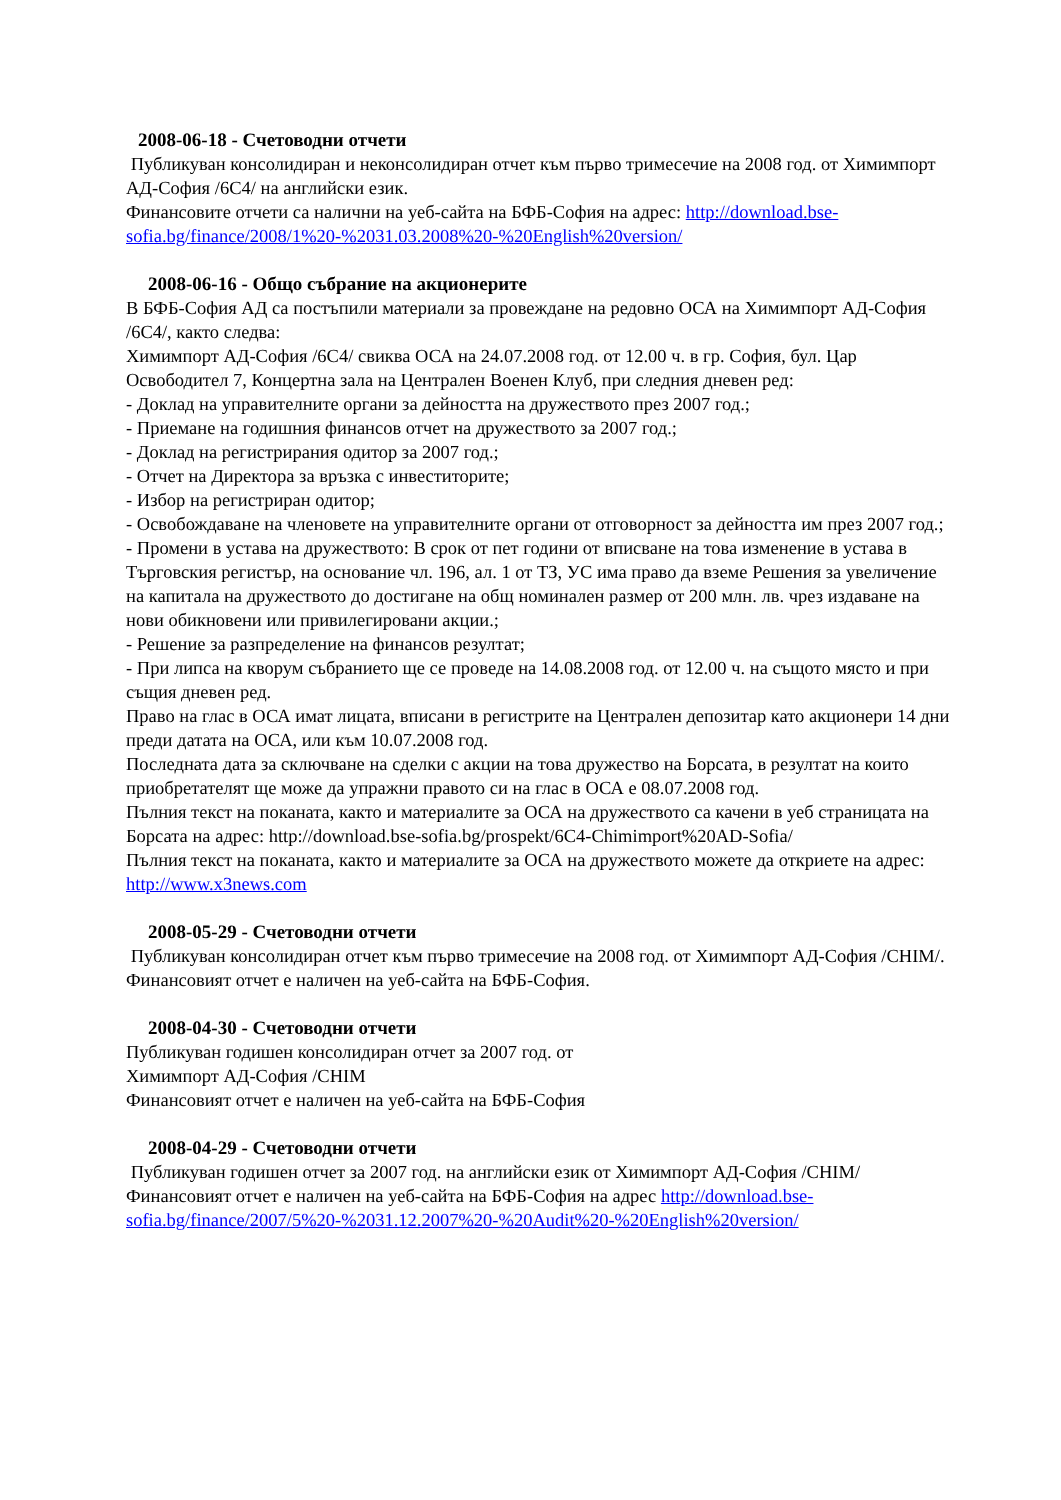2008-06-18 - Счетоводни отчети
Публикуван консолидиран и неконсолидиран отчет към първо тримесечие на 2008 год. от Химимпорт АД-София /6С4/ на английски език.
Финансовите отчети са налични на уеб-сайта на БФБ-София на адрес: http://download.bse-sofia.bg/finance/2008/1%20-%2031.03.2008%20-%20English%20version/
2008-06-16 - Общо събрание на акционерите
В БФБ-София АД са постъпили материали за провеждане на редовно ОСА на Химимпорт АД-София /6С4/, както следва:
Химимпорт АД-София /6С4/ свиква ОСА на 24.07.2008 год. от 12.00 ч. в гр. София, бул. Цар Освободител 7, Концертна зала на Централен Военен Клуб, при следния дневен ред:
- Доклад на управителните органи за дейността на дружеството през 2007 год.;
- Приемане на годишния финансов отчет на дружеството за 2007 год.;
- Доклад на регистрирания одитор за 2007 год.;
- Отчет на Директора за връзка с инвеститорите;
- Избор на регистриран одитор;
- Освобождаване на членовете на управителните органи от отговорност за дейността им през 2007 год.;
- Промени в устава на дружеството: В срок от пет години от вписване на това изменение в устава в Търговския регистър, на основание чл. 196, ал. 1 от ТЗ, УС има право да вземе Решения за увеличение на капитала на дружеството до достигане на общ номинален размер от 200 млн. лв. чрез издаване на нови обикновени или привилегировани акции.;
- Решение за разпределение на финансов резултат;
- При липса на кворум събранието ще се проведе на 14.08.2008 год. от 12.00 ч. на същото място и при същия дневен ред.
Право на глас в ОСА имат лицата, вписани в регистрите на Централен депозитар като акционери 14 дни преди датата на ОСА, или към 10.07.2008 год.
Последната дата за сключване на сделки с акции на това дружество на Борсата, в резултат на които приобретателят ще може да упражни правото си на глас в ОСА е 08.07.2008 год.
Пълния текст на поканата, както и материалите за ОСА на дружеството са качени в уеб страницата на Борсата на адрес: http://download.bse-sofia.bg/prospekt/6C4-Chimimport%20AD-Sofia/
Пълния текст на поканата, както и материалите за ОСА на дружеството можете да откриете на адрес: http://www.x3news.com
2008-05-29 - Счетоводни отчети
Публикуван консолидиран отчет към първо тримесечие на 2008 год. от Химимпорт АД-София /CHIM/.
Финансовият отчет е наличен на уеб-сайта на БФБ-София.
2008-04-30 - Счетоводни отчети
Публикуван годишен консолидиран отчет за 2007 год. от
Химимпорт АД-София /CHIM
Финансовият отчет е наличен на уеб-сайта на БФБ-София
2008-04-29 - Счетоводни отчети
Публикуван годишен отчет за 2007 год. на английски език от Химимпорт АД-София /CHIM/
Финансовият отчет е наличен на уеб-сайта на БФБ-София на адрес http://download.bse-sofia.bg/finance/2007/5%20-%2031.12.2007%20-%20Audit%20-%20English%20version/